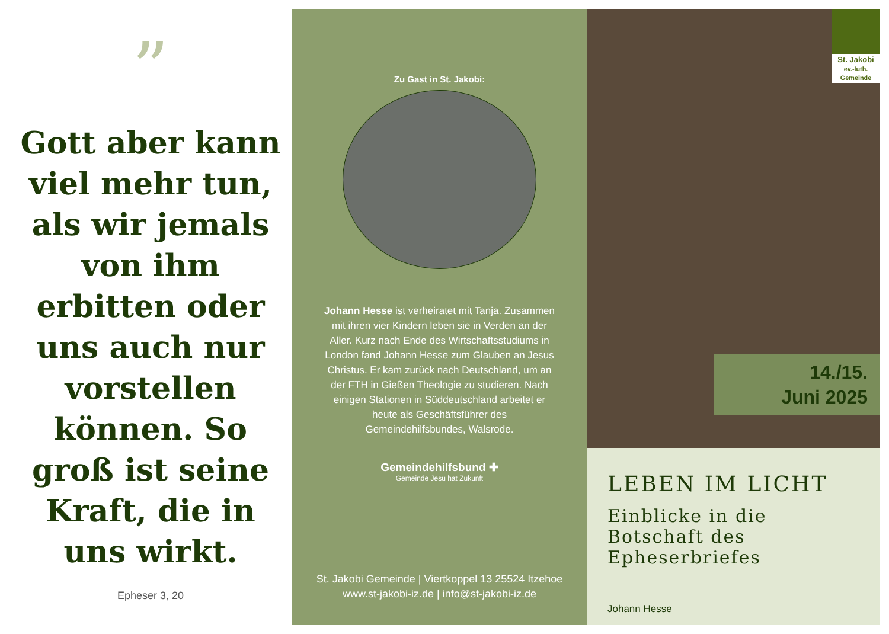”
Gott aber kann viel mehr tun, als wir jemals von ihm erbitten oder uns auch nur vorstellen können. So groß ist seine Kraft, die in uns wirkt.
Epheser 3, 20
Zu Gast in St. Jakobi:
Johann Hesse ist verheiratet mit Tanja. Zusammen mit ihren vier Kindern leben sie in Verden an der Aller. Kurz nach Ende des Wirtschaftsstudiums in London fand Johann Hesse zum Glauben an Jesus Christus. Er kam zurück nach Deutschland, um an der FTH in Gießen Theologie zu studieren. Nach einigen Stationen in Süddeutschland arbeitet er heute als Geschäftsführer des Gemeindehilfsbundes, Walsrode.
Gemeindehilfsbund ✚
Gemeinde Jesu hat Zukunft
St. Jakobi Gemeinde | Viertkoppel 13 25524 Itzehoe
www.st-jakobi-iz.de | info@st-jakobi-iz.de
St. Jakobi
ev.-luth. Gemeinde
14./15.
Juni 2025
LEBEN IM LICHT
Einblicke in die Botschaft des Epheserbriefes
Johann Hesse